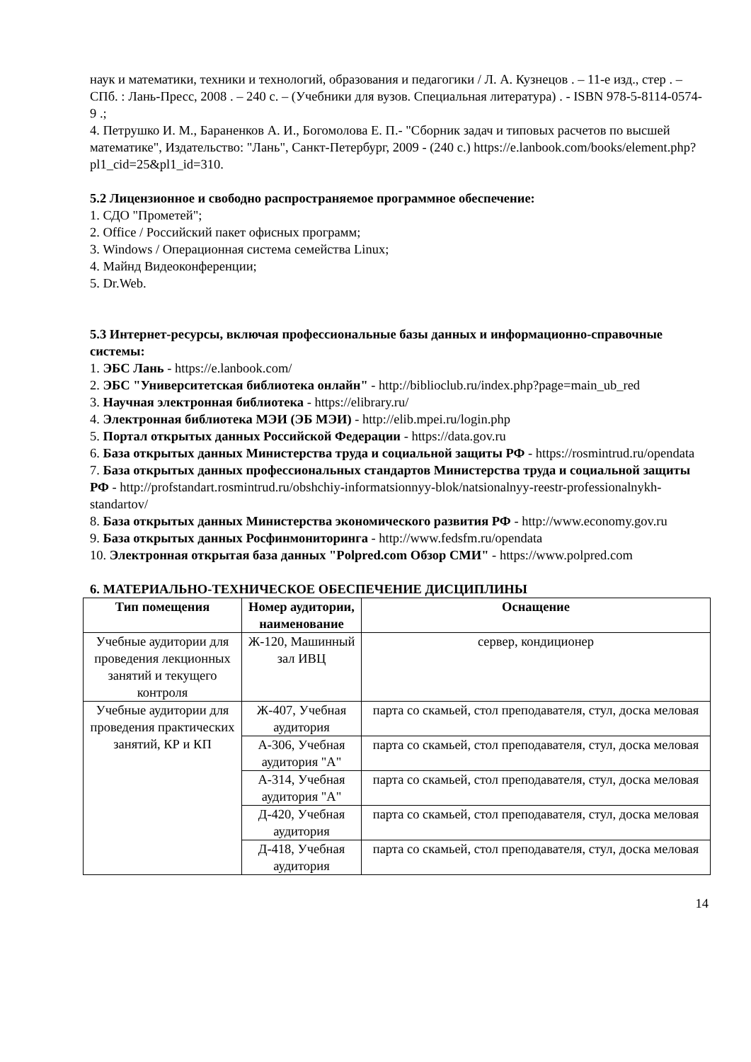наук и математики, техники и технологий, образования и педагогики / Л. А. Кузнецов . – 11-е изд., стер . – СПб. : Лань-Пресс, 2008 . – 240 с. – (Учебники для вузов. Специальная литература) . - ISBN 978-5-8114-0574-9 .;
4. Петрушко И. М., Бараненков А. И., Богомолова Е. П.- "Сборник задач и типовых расчетов по высшей математике", Издательство: "Лань", Санкт-Петербург, 2009 - (240 с.) https://e.lanbook.com/books/element.php?pl1_cid=25&pl1_id=310.
5.2 Лицензионное и свободно распространяемое программное обеспечение:
1. СДО "Прометей";
2. Office / Российский пакет офисных программ;
3. Windows / Операционная система семейства Linux;
4. Майнд Видеоконференции;
5. Dr.Web.
5.3 Интернет-ресурсы, включая профессиональные базы данных и информационно-справочные системы:
1. ЭБС Лань - https://e.lanbook.com/
2. ЭБС "Университетская библиотека онлайн" - http://biblioclub.ru/index.php?page=main_ub_red
3. Научная электронная библиотека - https://elibrary.ru/
4. Электронная библиотека МЭИ (ЭБ МЭИ) - http://elib.mpei.ru/login.php
5. Портал открытых данных Российской Федерации - https://data.gov.ru
6. База открытых данных Министерства труда и социальной защиты РФ - https://rosmintrud.ru/opendata
7. База открытых данных профессиональных стандартов Министерства труда и социальной защиты РФ - http://profstandart.rosmintrud.ru/obshchiy-informatsionnyy-blok/natsionalnyy-reestr-professionalnykh-standartov/
8. База открытых данных Министерства экономического развития РФ - http://www.economy.gov.ru
9. База открытых данных Росфинмониторинга - http://www.fedsfm.ru/opendata
10. Электронная открытая база данных "Polpred.com Обзор СМИ" - https://www.polpred.com
6. МАТЕРИАЛЬНО-ТЕХНИЧЕСКОЕ ОБЕСПЕЧЕНИЕ ДИСЦИПЛИНЫ
| Тип помещения | Номер аудитории, наименование | Оснащение |
| --- | --- | --- |
| Учебные аудитории для проведения лекционных занятий и текущего контроля | Ж-120, Машинный зал ИВЦ | сервер, кондиционер |
| Учебные аудитории для проведения практических занятий, КР и КП | Ж-407, Учебная аудитория | парта со скамьей, стол преподавателя, стул, доска меловая |
| | А-306, Учебная аудитория "А" | парта со скамьей, стол преподавателя, стул, доска меловая |
| | А-314, Учебная аудитория "А" | парта со скамьей, стол преподавателя, стул, доска меловая |
| | Д-420, Учебная аудитория | парта со скамьей, стол преподавателя, стул, доска меловая |
| | Д-418, Учебная аудитория | парта со скамьей, стол преподавателя, стул, доска меловая |
14